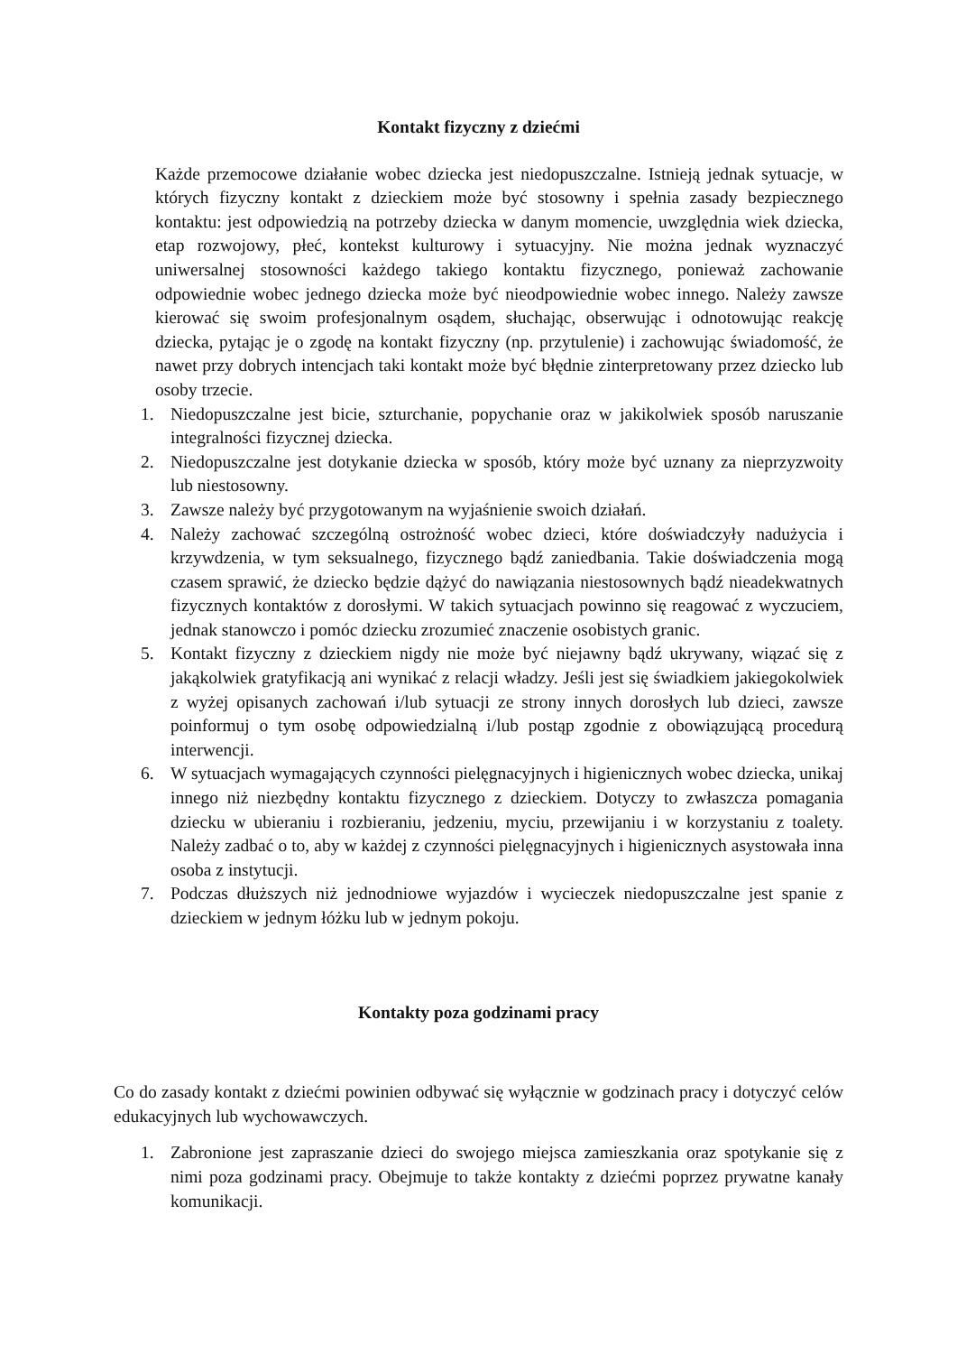Kontakt fizyczny z dziećmi
Każde przemocowe działanie wobec dziecka jest niedopuszczalne. Istnieją jednak sytuacje, w których fizyczny kontakt z dzieckiem może być stosowny i spełnia zasady bezpiecznego kontaktu: jest odpowiedzią na potrzeby dziecka w danym momencie, uwzględnia wiek dziecka, etap rozwojowy, płeć, kontekst kulturowy i sytuacyjny. Nie można jednak wyznaczyć uniwersalnej stosowności każdego takiego kontaktu fizycznego, ponieważ zachowanie odpowiednie wobec jednego dziecka może być nieodpowiednie wobec innego. Należy zawsze kierować się swoim profesjonalnym osądem, słuchając, obserwując i odnotowując reakcję dziecka, pytając je o zgodę na kontakt fizyczny (np. przytulenie) i zachowując świadomość, że nawet przy dobrych intencjach taki kontakt może być błędnie zinterpretowany przez dziecko lub osoby trzecie.
1. Niedopuszczalne jest bicie, szturchanie, popychanie oraz w jakikolwiek sposób naruszanie integralności fizycznej dziecka.
2. Niedopuszczalne jest dotykanie dziecka w sposób, który może być uznany za nieprzyzwoity lub niestosowny.
3. Zawsze należy być przygotowanym na wyjaśnienie swoich działań.
4. Należy zachować szczególną ostrożność wobec dzieci, które doświadczyły nadużycia i krzywdzenia, w tym seksualnego, fizycznego bądź zaniedbania. Takie doświadczenia mogą czasem sprawić, że dziecko będzie dążyć do nawiązania niestosownych bądź nieadekwatnych fizycznych kontaktów z dorosłymi. W takich sytuacjach powinno się reagować z wyczuciem, jednak stanowczo i pomóc dziecku zrozumieć znaczenie osobistych granic.
5. Kontakt fizyczny z dzieckiem nigdy nie może być niejawny bądź ukrywany, wiązać się z jakąkolwiek gratyfikacją ani wynikać z relacji władzy. Jeśli jest się świadkiem jakiegokolwiek z wyżej opisanych zachowań i/lub sytuacji ze strony innych dorosłych lub dzieci, zawsze poinformuj o tym osobę odpowiedzialną i/lub postąp zgodnie z obowiązującą procedurą interwencji.
6. W sytuacjach wymagających czynności pielęgnacyjnych i higienicznych wobec dziecka, unikaj innego niż niezbędny kontaktu fizycznego z dzieckiem. Dotyczy to zwłaszcza pomagania dziecku w ubieraniu i rozbieraniu, jedzeniu, myciu, przewijaniu i w korzystaniu z toalety. Należy zadbać o to, aby w każdej z czynności pielęgnacyjnych i higienicznych asystowała inna osoba z instytucji.
7. Podczas dłuższych niż jednodniowe wyjazdów i wycieczek niedopuszczalne jest spanie z dzieckiem w jednym łóżku lub w jednym pokoju.
Kontakty poza godzinami pracy
Co do zasady kontakt z dziećmi powinien odbywać się wyłącznie w godzinach pracy i dotyczyć celów edukacyjnych lub wychowawczych.
1. Zabronione jest zapraszanie dzieci do swojego miejsca zamieszkania oraz spotykanie się z nimi poza godzinami pracy. Obejmuje to także kontakty z dziećmi poprzez prywatne kanały komunikacji.